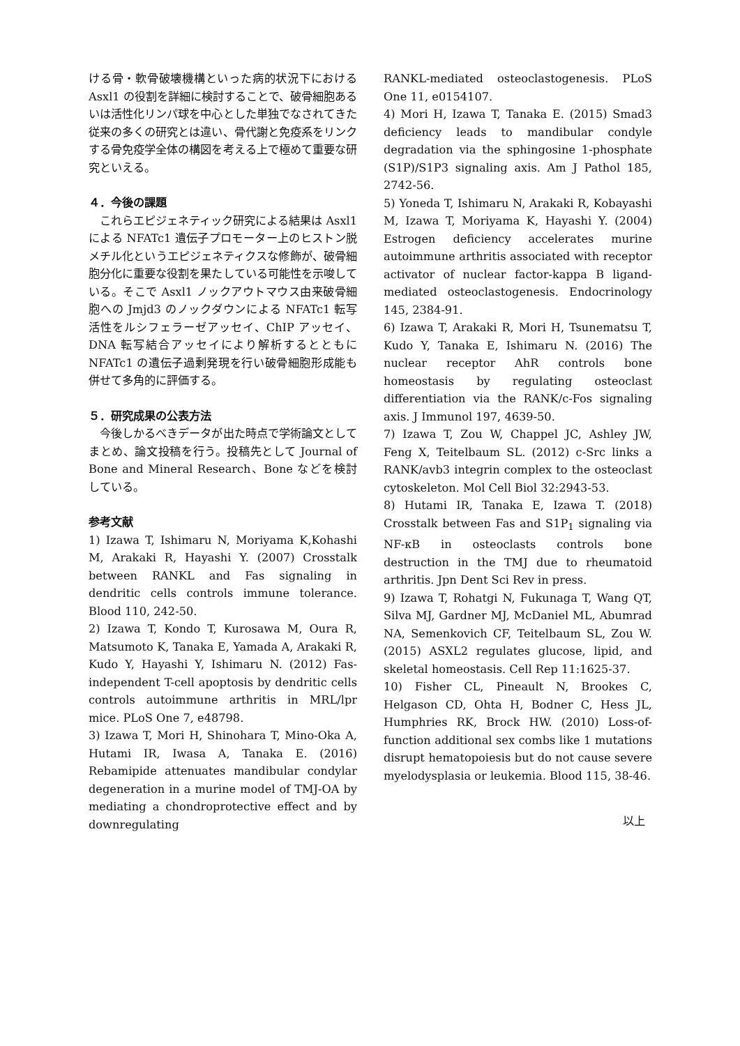ける骨・軟骨破壊機構といった病的状況下における Asxl1 の役割を詳細に検討することで、破骨細胞あるいは活性化リンパ球を中心とした単独でなされてきた従来の多くの研究とは違い、骨代謝と免疫系をリンクする骨免疫学全体の構図を考える上で極めて重要な研究といえる。
４．今後の課題
　これらエピジェネティック研究による結果は Asxl1 による NFATc1 遺伝子プロモーター上のヒストン脱メチル化というエピジェネティクスな修飾が、破骨細胞分化に重要な役割を果たしている可能性を示唆している。そこで Asxl1 ノックアウトマウス由来破骨細胞への Jmjd3 のノックダウンによる NFATc1 転写活性をルシフェラーゼアッセイ、ChIP アッセイ、DNA 転写結合アッセイにより解析するとともに NFATc1 の遺伝子過剰発現を行い破骨細胞形成能も併せて多角的に評価する。
５．研究成果の公表方法
　今後しかるべきデータが出た時点で学術論文としてまとめ、論文投稿を行う。投稿先として Journal of Bone and Mineral Research、Bone などを検討している。
参考文献
1) Izawa T, Ishimaru N, Moriyama K,Kohashi M, Arakaki R, Hayashi Y. (2007) Crosstalk between RANKL and Fas signaling in dendritic cells controls immune tolerance. Blood 110, 242-50.
2) Izawa T, Kondo T, Kurosawa M, Oura R, Matsumoto K, Tanaka E, Yamada A, Arakaki R, Kudo Y, Hayashi Y, Ishimaru N. (2012) Fas-independent T-cell apoptosis by dendritic cells controls autoimmune arthritis in MRL/lpr mice. PLoS One 7, e48798.
3) Izawa T, Mori H, Shinohara T, Mino-Oka A, Hutami IR, Iwasa A, Tanaka E. (2016) Rebamipide attenuates mandibular condylar degeneration in a murine model of TMJ-OA by mediating a chondroprotective effect and by downregulating
RANKL-mediated osteoclastogenesis. PLoS One 11, e0154107.
4) Mori H, Izawa T, Tanaka E. (2015) Smad3 deficiency leads to mandibular condyle degradation via the sphingosine 1-phosphate (S1P)/S1P3 signaling axis. Am J Pathol 185, 2742-56.
5) Yoneda T, Ishimaru N, Arakaki R, Kobayashi M, Izawa T, Moriyama K, Hayashi Y. (2004) Estrogen deficiency accelerates murine autoimmune arthritis associated with receptor activator of nuclear factor-kappa B ligand-mediated osteoclastogenesis. Endocrinology 145, 2384-91.
6) Izawa T, Arakaki R, Mori H, Tsunematsu T, Kudo Y, Tanaka E, Ishimaru N. (2016) The nuclear receptor AhR controls bone homeostasis by regulating osteoclast differentiation via the RANK/c-Fos signaling axis. J Immunol 197, 4639-50.
7) Izawa T, Zou W, Chappel JC, Ashley JW, Feng X, Teitelbaum SL. (2012) c-Src links a RANK/avb3 integrin complex to the osteoclast cytoskeleton. Mol Cell Biol 32:2943-53.
8) Hutami IR, Tanaka E, Izawa T. (2018) Crosstalk between Fas and S1P<sub>1</sub> signaling via NF-κB in osteoclasts controls bone destruction in the TMJ due to rheumatoid arthritis. Jpn Dent Sci Rev in press.
9) Izawa T, Rohatgi N, Fukunaga T, Wang QT, Silva MJ, Gardner MJ, McDaniel ML, Abumrad NA, Semenkovich CF, Teitelbaum SL, Zou W. (2015) ASXL2 regulates glucose, lipid, and skeletal homeostasis. Cell Rep 11:1625-37.
10) Fisher CL, Pineault N, Brookes C, Helgason CD, Ohta H, Bodner C, Hess JL, Humphries RK, Brock HW. (2010) Loss-of-function additional sex combs like 1 mutations disrupt hematopoiesis but do not cause severe myelodysplasia or leukemia. Blood 115, 38-46.
以上